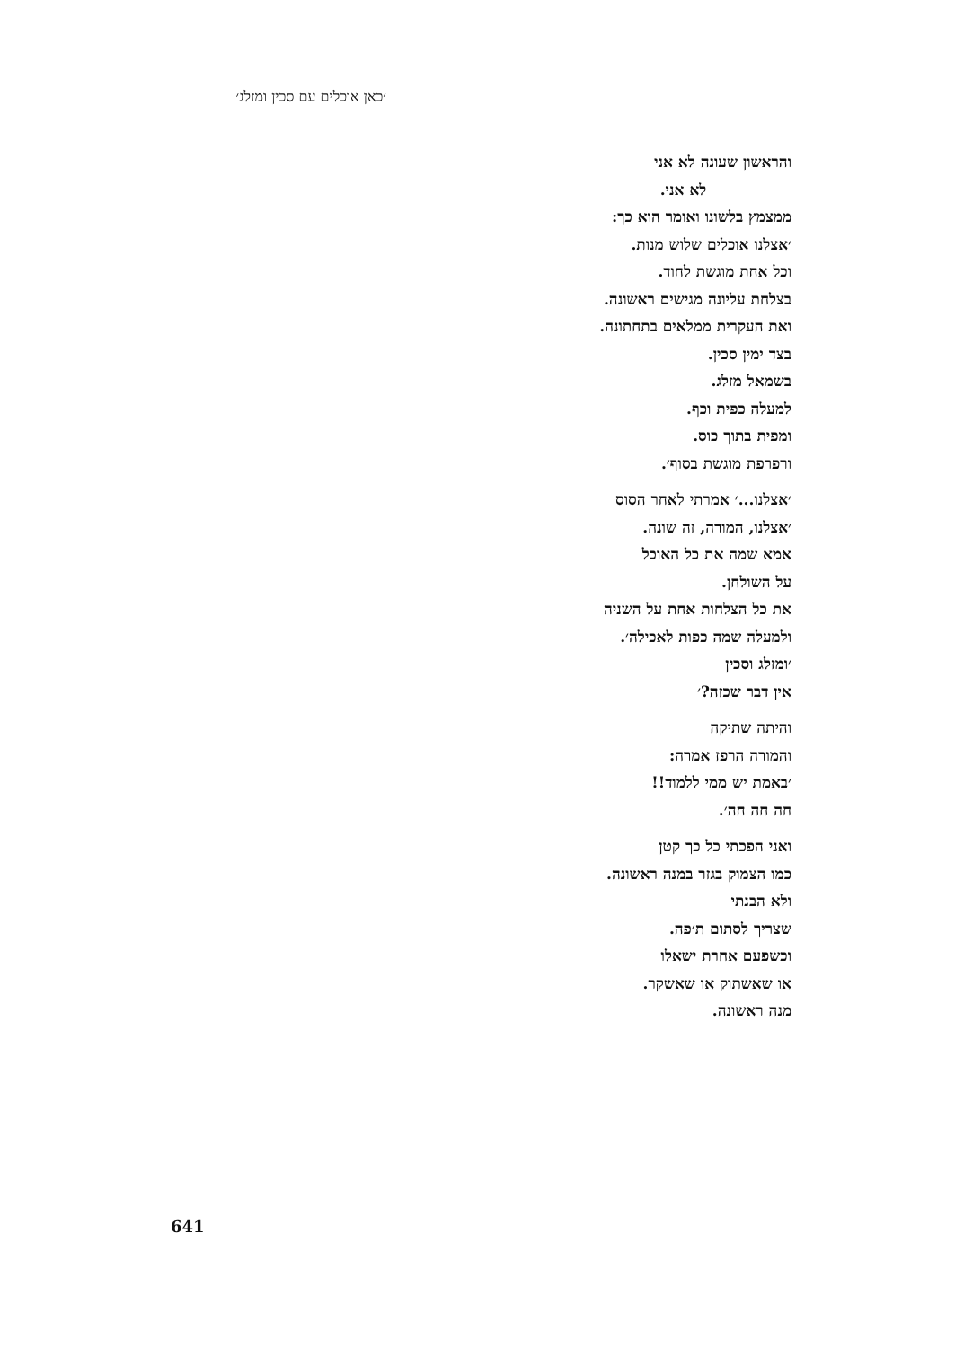׳כאן אוכלים עם סכין ומזלג׳
והראשון שעונה לא אני
לא אני.
ממצמץ בלשונו ואומר הוא כך:
׳אצלנו אוכלים שלוש מנות.
וכל אחת מוגשת לחוד.
בצלחת עליונה מגישים ראשונה.
ואת העקרית ממלאים בתחתונה.
בצד ימין סכין.
בשמאל מזלג.
למעלה כפית וכף.
ומפית בתוך כוס.
ורפרפת מוגשת בסוף׳.
׳אצלנו...׳ אמרתי לאחר הסוס
׳אצלנו, המורה, זה שונה.
אמא שמה את כל האוכל
על השולחן.
את כל הצלחות אחת על השניה
ולמעלה שמה כפות לאכילה׳.
׳ומזלג וסכין
אין דבר שכזה?׳
והיתה שתיקה
והמורה הרפז אמרה:
׳באמת יש ממי ללמוד!!
חה חה חה׳.
ואני הפכתי כל כך קטן
כמו הצמוק בגזר במנה ראשונה.
ולא הבנתי
שצריך לסתום ת׳פה.
וכשפעם אחרת ישאלו
או שאשתוק או שאשקר.
מנה ראשונה.
641